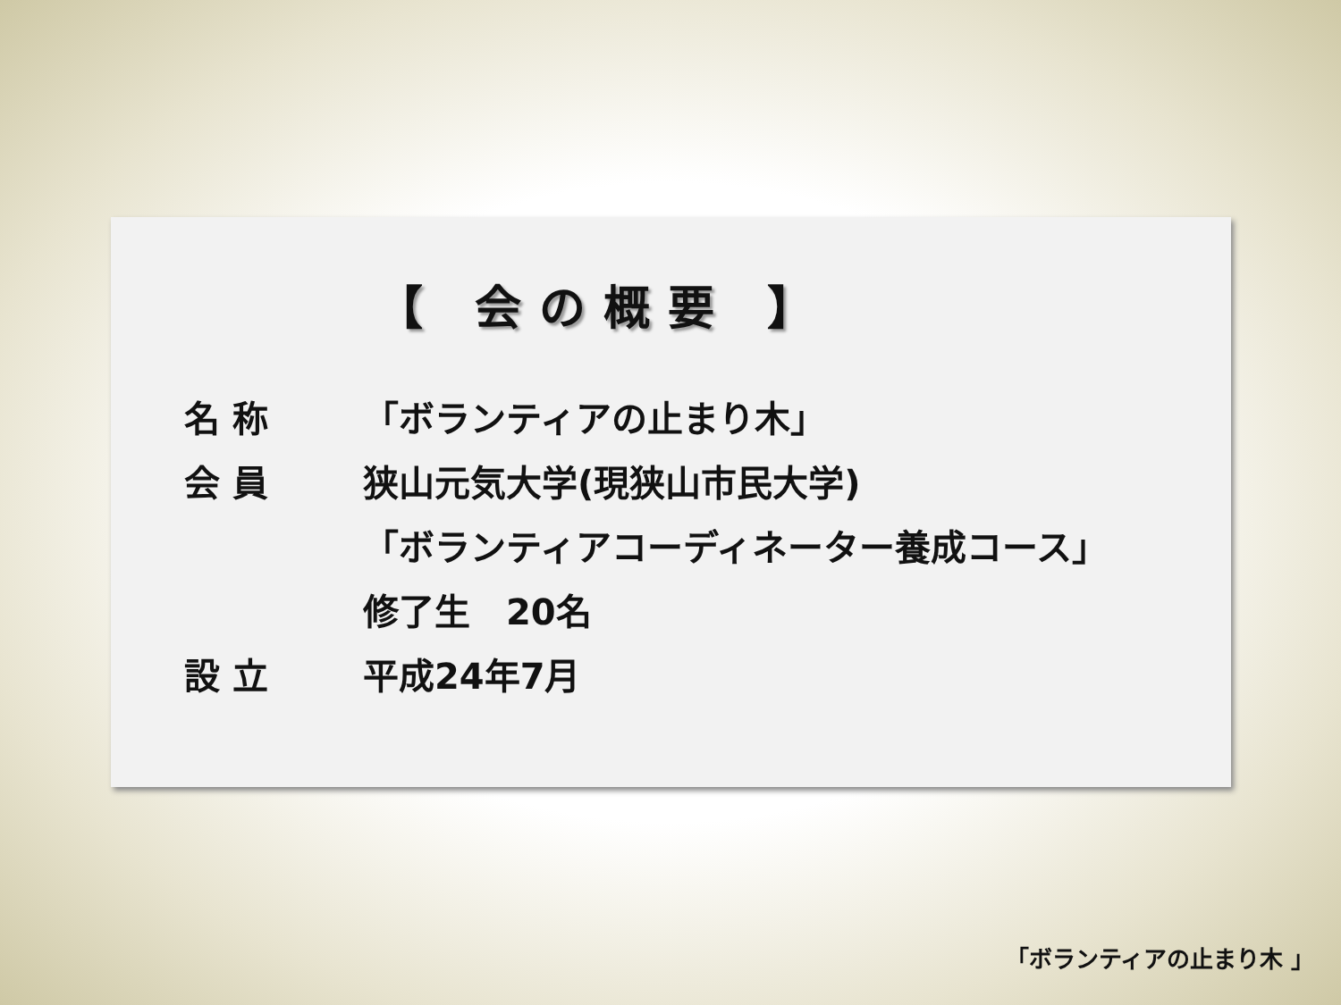【 会の概要 】
名 称 「ボランティアの止まり木」
会 員 狭山元気大学(現狭山市民大学)
「ボランティアコーディネーター養成コース」
修了生　20名
設 立 平成24年7月
「ボランティアの止まり木 」